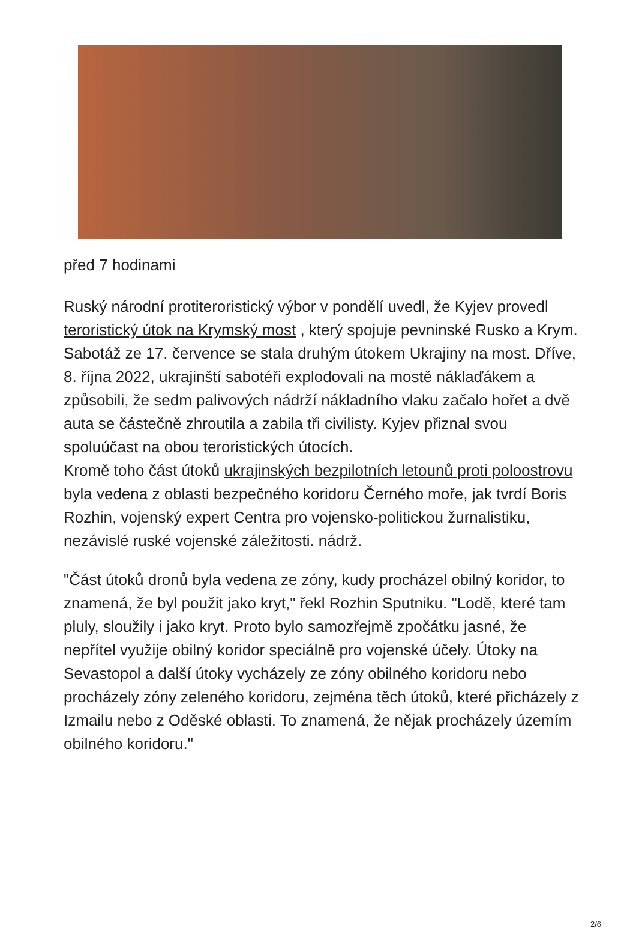před 7 hodinami
Ruský národní protiteroristický výbor v pondělí uvedl, že Kyjev provedl teroristický útok na Krymský most , který spojuje pevninské Rusko a Krym. Sabotáž ze 17. července se stala druhým útokem Ukrajiny na most. Dříve, 8. října 2022, ukrajinští sabotéři explodovali na mostě náklaďákem a způsobili, že sedm palivových nádrží nákladního vlaku začalo hořet a dvě auta se částečně zhroutila a zabila tři civilisty. Kyjev přiznal svou spoluúčast na obou teroristických útocích.
Kromě toho část útoků ukrajinských bezpilotních letounů proti poloostrovu byla vedena z oblasti bezpečného koridoru Černého moře, jak tvrdí Boris Rozhin, vojenský expert Centra pro vojensko-politickou žurnalistiku, nezávislé ruské vojenské záležitosti. nádrž.
"Část útoků dronů byla vedena ze zóny, kudy procházel obilný koridor, to znamená, že byl použit jako kryt," řekl Rozhin Sputniku. "Lodě, které tam pluly, sloužily i jako kryt. Proto bylo samozřejmě zpočátku jasné, že nepřítel využije obilný koridor speciálně pro vojenské účely. Útoky na Sevastopol a další útoky vycházely ze zóny obilného koridoru nebo procházely zóny zeleného koridoru, zejména těch útoků, které přicházely z Izmailu nebo z Oděské oblasti. To znamená, že nějak procházely územím obilného koridoru."
2/6